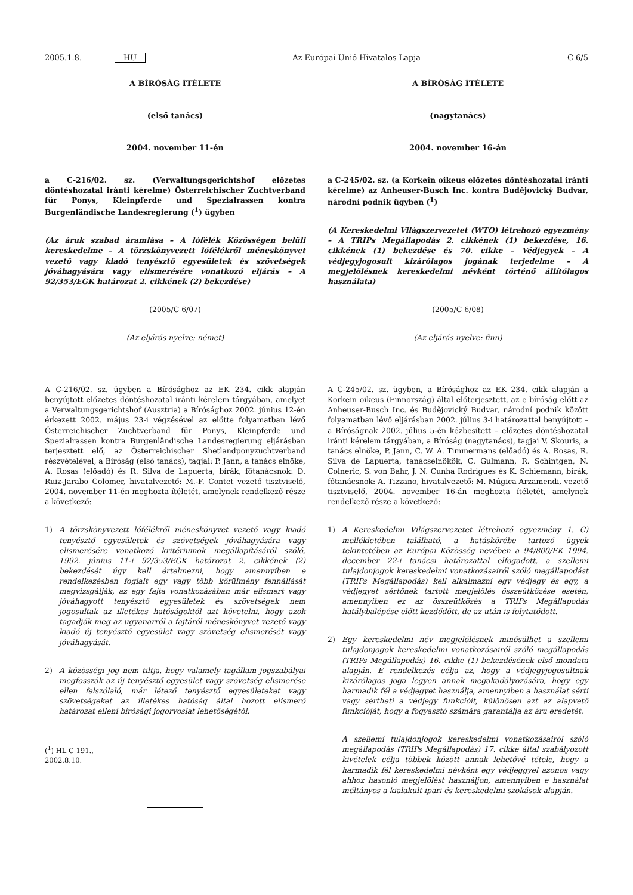2005.1.8. HU
Az Európai Unió Hivatalos Lapja C 6/5
A BÍRÓSÁG ÍTÉLETE
(első tanács)
2004. november 11-én
a C-216/02. sz. (Verwaltungsgerichtshof előzetes döntéshozatal iránti kérelme) Österreichischer Zuchtverband für Ponys, Kleinpferde und Spezialrassen kontra Burgenländische Landesregierung (<sup>1</sup>) ügyben
(Az áruk szabad áramlása – A lófélék Közösségen belüli kereskedelme – A törzskönyvezett lófélékről méneskönyvet vezető vagy kiadó tenyésztő egyesületek és szövetségek jóváhagyására vagy elismerésére vonatkozó eljárás – A 92/353/EGK határozat 2. cikkének (2) bekezdése)
(2005/C 6/07)
(Az eljárás nyelve: német)
A C-216/02. sz. ügyben a Bírósághoz az EK 234. cikk alapján benyújtott előzetes döntéshozatal iránti kérelem tárgyában, amelyet a Verwaltungsgerichtshof (Ausztria) a Bírósághoz 2002. június 12-én érkezett 2002. május 23-i végzésével az előtte folyamatban lévő Österreichischer Zuchtverband für Ponys, Kleinpferde und Spezialrassen kontra Burgenländische Landesregierung eljárásban terjesztett elő, az Österreichischer Shetlandponyzuchtverband részvételével, a Bíróság (első tanács), tagjai: P. Jann, a tanács elnöke, A. Rosas (előadó) és R. Silva de Lapuerta, bírák, főtanácsnok: D. Ruiz-Jarabo Colomer, hivatalvezető: M.-F. Contet vezető tisztviselő, 2004. november 11-én meghozta ítéletét, amelynek rendelkező része a következő:
1) A törzskönyvezett lófélékről méneskönyvet vezető vagy kiadó tenyésztő egyesületek és szövetségek jóváhagyására vagy elismerésére vonatkozó kritériumok megállapításáról szóló, 1992. június 11-i 92/353/EGK határozat 2. cikkének (2) bekezdését úgy kell értelmezni, hogy amennyiben e rendelkezésben foglalt egy vagy több körülmény fennállását megvizsgálják, az egy fajta vonatkozásában már elismert vagy jóváhagyott tenyésztő egyesületek és szövetségek nem jogosultak az illetékes hatóságoktól azt követelni, hogy azok tagadják meg az ugyanarról a fajtáról méneskönyvet vezető vagy kiadó új tenyésztő egyesület vagy szövetség elismerését vagy jóváhagyását.
2) A közösségi jog nem tiltja, hogy valamely tagállam jogszabályai megfosszák az új tenyésztő egyesület vagy szövetség elismerése ellen felszólaló, már létező tenyésztő egyesületeket vagy szövetségeket az illetékes hatóság által hozott elismerő határozat elleni bírósági jogorvoslat lehetőségétől.
(<sup>1</sup>) HL C 191., 2002.8.10.
A BÍRÓSÁG ÍTÉLETE
(nagytanács)
2004. november 16-án
a C-245/02. sz. (a Korkein oikeus előzetes döntéshozatal iránti kérelme) az Anheuser-Busch Inc. kontra Budějovický Budvar, národní podnik ügyben (<sup>1</sup>)
(A Kereskedelmi Világszervezetet (WTO) létrehozó egyezmény – A TRIPs Megállapodás 2. cikkének (1) bekezdése, 16. cikkének (1) bekezdése és 70. cikke – Védjegyek – A védjegyjogosult kizárólagos jogának terjedelme – A megjelölésnek kereskedelmi névként történő állítólagos használata)
(2005/C 6/08)
(Az eljárás nyelve: finn)
A C-245/02. sz. ügyben, a Bírósághoz az EK 234. cikk alapján a Korkein oikeus (Finnország) által előterjesztett, az e bíróság előtt az Anheuser-Busch Inc. és Budějovický Budvar, národní podnik között folyamatban lévő eljárásban 2002. július 3-i határozattal benyújtott – a Bíróságnak 2002. július 5-én kézbesített – előzetes döntéshozatal iránti kérelem tárgyában, a Bíróság (nagytanács), tagjai V. Skouris, a tanács elnöke, P. Jann, C. W. A. Timmermans (előadó) és A. Rosas, R. Silva de Lapuerta, tanácselnökök, C. Gulmann, R. Schintgen, N. Colneric, S. von Bahr, J. N. Cunha Rodrigues és K. Schiemann, bírák, főtanácsnok: A. Tizzano, hivatalvezető: M. Múgica Arzamendi, vezető tisztviselő, 2004. november 16-án meghozta ítéletét, amelynek rendelkező része a következő:
1) A Kereskedelmi Világszervezetet létrehozó egyezmény 1. C) mellékletében található, a hatáskörébe tartozó ügyek tekintetében az Európai Közösség nevében a 94/800/EK 1994. december 22-i tanácsi határozattal elfogadott, a szellemi tulajdonjogok kereskedelmi vonatkozásairól szóló megállapodást (TRIPs Megállapodás) kell alkalmazni egy védjegy és egy, a védjegyet sértőnek tartott megjelölés összeütközése esetén, amennyiben ez az összeütközés a TRIPs Megállapodás hatálybalépése előtt kezdődött, de az után is folytatódott.
2) Egy kereskedelmi név megjelölésnek minősülhet a szellemi tulajdonjogok kereskedelmi vonatkozásairól szóló megállapodás (TRIPs Megállapodás) 16. cikke (1) bekezdésének első mondata alapján. E rendelkezés célja az, hogy a védjegyjogosultnak kizárólagos joga legyen annak megakadályozására, hogy egy harmadik fél a védjegyet használja, amennyiben a használat sérti vagy sértheti a védjegy funkcióit, különösen azt az alapvető funkcióját, hogy a fogyasztó számára garantálja az áru eredetét.
A szellemi tulajdonjogok kereskedelmi vonatkozásairól szóló megállapodás (TRIPs Megállapodás) 17. cikke által szabályozott kivételek célja többek között annak lehetővé tétele, hogy a harmadik fél kereskedelmi névként egy védjeggyel azonos vagy ahhoz hasonló megjelölést használjon, amennyiben e használat méltányos a kialakult ipari és kereskedelmi szokások alapján.